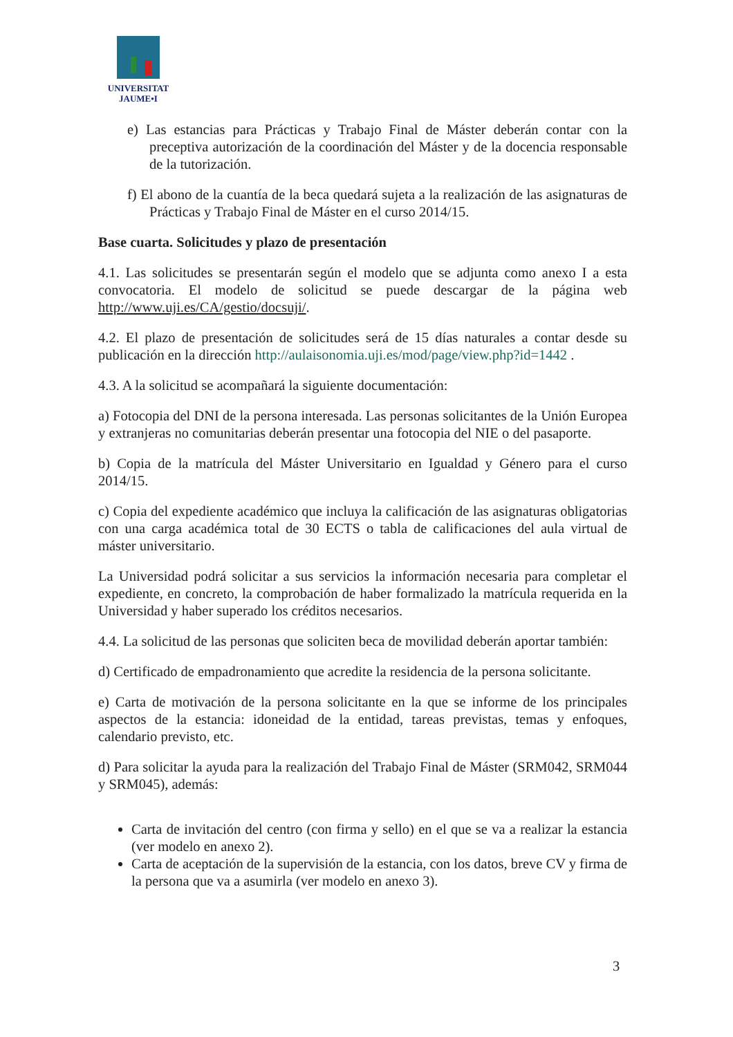UNIVERSITAT
JAUME•I
e) Las estancias para Prácticas y Trabajo Final de Máster deberán contar con la preceptiva autorización de la coordinación del Máster y de la docencia responsable de la tutorización.
f) El abono de la cuantía de la beca quedará sujeta a la realización de las asignaturas de Prácticas y Trabajo Final de Máster en el curso 2014/15.
Base cuarta. Solicitudes y plazo de presentación
4.1. Las solicitudes se presentarán según el modelo que se adjunta como anexo I a esta convocatoria. El modelo de solicitud se puede descargar de la página web http://www.uji.es/CA/gestio/docsuji/.
4.2. El plazo de presentación de solicitudes será de 15 días naturales a contar desde su publicación en la dirección http://aulaisonomia.uji.es/mod/page/view.php?id=1442 .
4.3. A la solicitud se acompañará la siguiente documentación:
a) Fotocopia del DNI de la persona interesada. Las personas solicitantes de la Unión Europea y extranjeras no comunitarias deberán presentar una fotocopia del NIE o del pasaporte.
b) Copia de la matrícula del Máster Universitario en Igualdad y Género para el curso 2014/15.
c) Copia del expediente académico que incluya la calificación de las asignaturas obligatorias con una carga académica total de 30 ECTS o tabla de calificaciones del aula virtual de máster universitario.
La Universidad podrá solicitar a sus servicios la información necesaria para completar el expediente, en concreto, la comprobación de haber formalizado la matrícula requerida en la Universidad y haber superado los créditos necesarios.
4.4. La solicitud de las personas que soliciten beca de movilidad deberán aportar también:
d) Certificado de empadronamiento que acredite la residencia de la persona solicitante.
e) Carta de motivación de la persona solicitante en la que se informe de los principales aspectos de la estancia: idoneidad de la entidad, tareas previstas, temas y enfoques, calendario previsto, etc.
d) Para solicitar la ayuda para la realización del Trabajo Final de Máster (SRM042, SRM044 y SRM045), además:
Carta de invitación del centro (con firma y sello) en el que se va a realizar la estancia (ver modelo en anexo 2).
Carta de aceptación de la supervisión de la estancia, con los datos, breve CV y firma de la persona que va a asumirla (ver modelo en anexo 3).
3